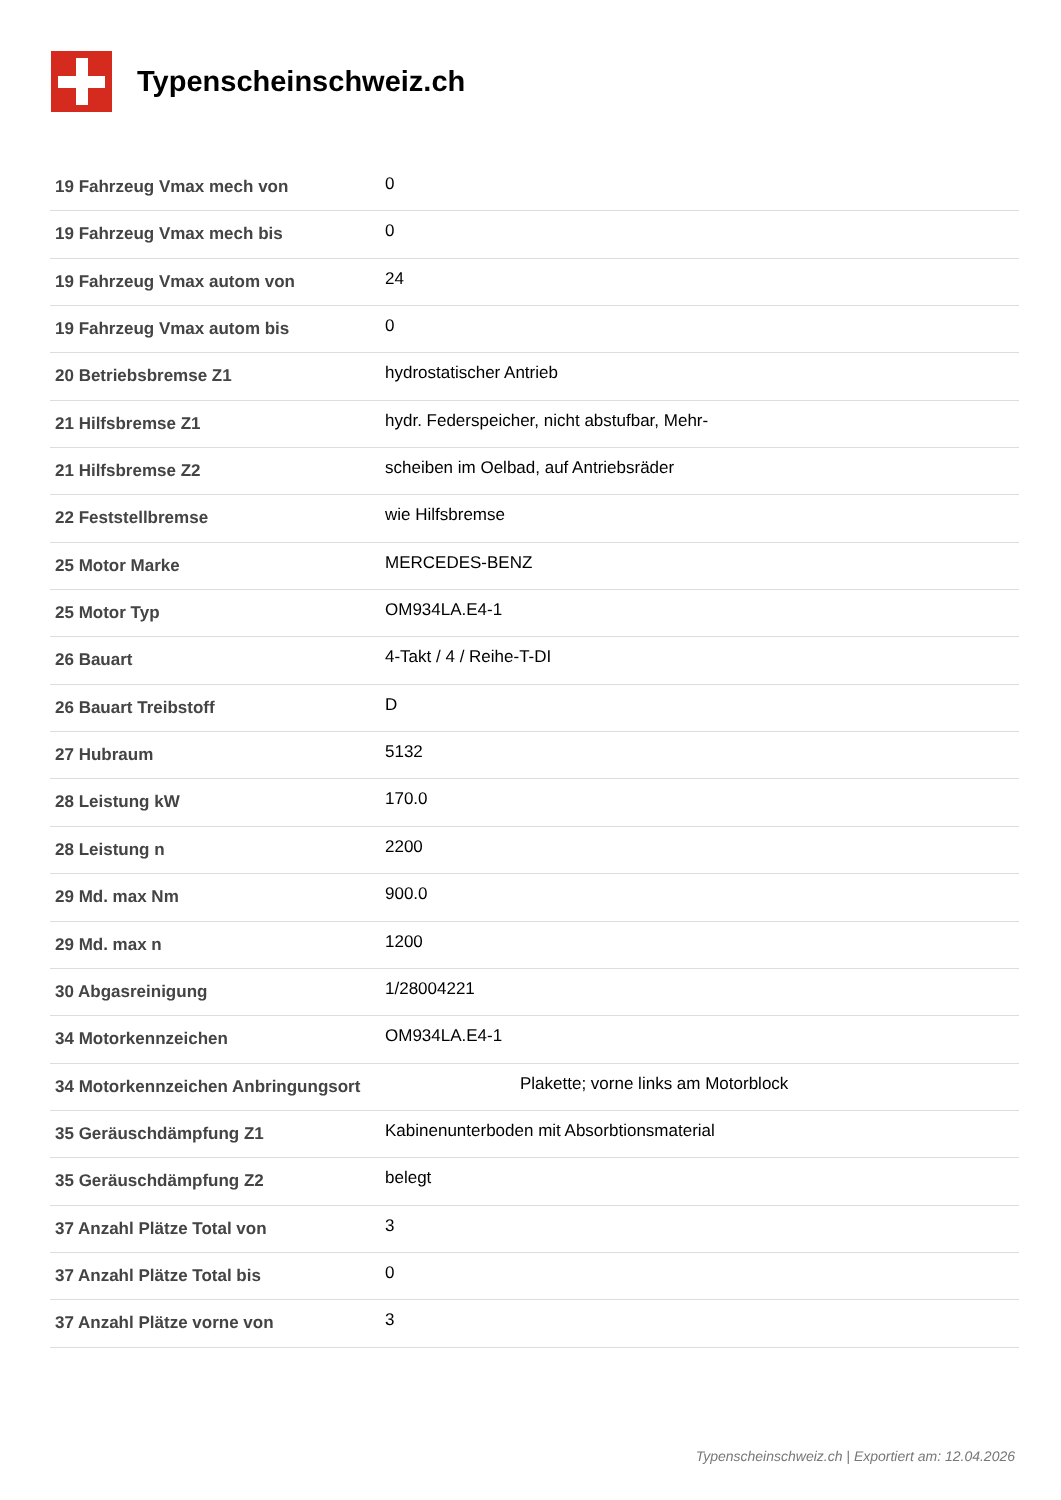Typenscheinschweiz.ch
| 19 Fahrzeug Vmax mech von | 0 |
| 19 Fahrzeug Vmax mech bis | 0 |
| 19 Fahrzeug Vmax autom von | 24 |
| 19 Fahrzeug Vmax autom bis | 0 |
| 20 Betriebsbremse Z1 | hydrostatischer Antrieb |
| 21 Hilfsbremse Z1 | hydr. Federspeicher, nicht abstufbar, Mehr- |
| 21 Hilfsbremse Z2 | scheiben im Oelbad, auf Antriebsräder |
| 22 Feststellbremse | wie Hilfsbremse |
| 25 Motor Marke | MERCEDES-BENZ |
| 25 Motor Typ | OM934LA.E4-1 |
| 26 Bauart | 4-Takt / 4 / Reihe-T-DI |
| 26 Bauart Treibstoff | D |
| 27 Hubraum | 5132 |
| 28 Leistung kW | 170.0 |
| 28 Leistung n | 2200 |
| 29 Md. max Nm | 900.0 |
| 29 Md. max n | 1200 |
| 30 Abgasreinigung | 1/28004221 |
| 34 Motorkennzeichen | OM934LA.E4-1 |
| 34 Motorkennzeichen Anbringungsort | Plakette; vorne links am Motorblock |
| 35 Geräuschdämpfung Z1 | Kabinenunterboden mit Absorbtionsmaterial |
| 35 Geräuschdämpfung Z2 | belegt |
| 37 Anzahl Plätze Total von | 3 |
| 37 Anzahl Plätze Total bis | 0 |
| 37 Anzahl Plätze vorne von | 3 |
Typenscheinschweiz.ch | Exportiert am: 12.04.2026